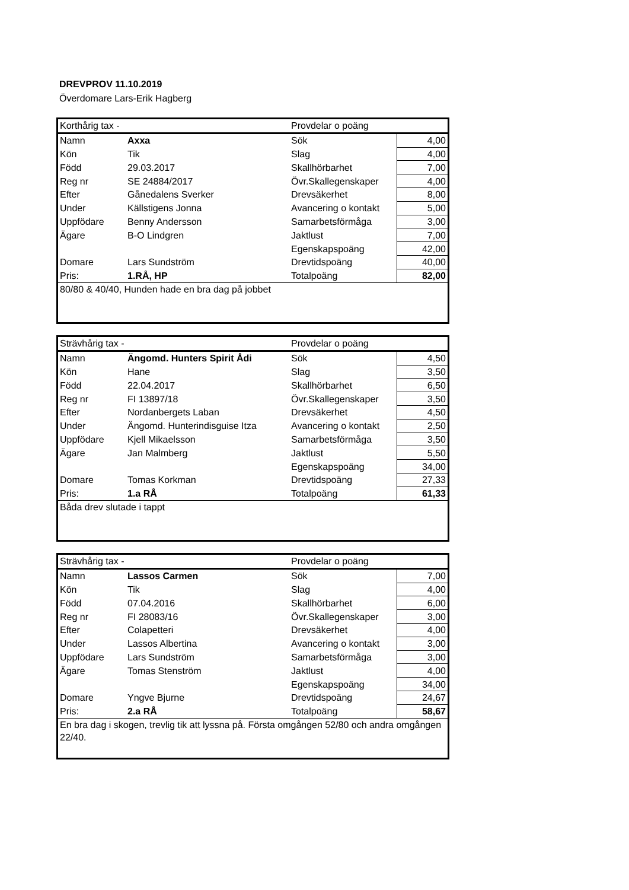DREVPROV 11.10.2019
Överdomare Lars-Erik Hagberg
| Korthårig tax - | | Provdelar o poäng | |
| Namn | Axxa | Sök | 4,00 |
| Kön | Tik | Slag | 4,00 |
| Född | 29.03.2017 | Skallhörbarhet | 7,00 |
| Reg nr | SE 24884/2017 | Övr.Skallegenskaper | 4,00 |
| Efter | Gånedalens Sverker | Drevsäkerhet | 8,00 |
| Under | Källstigens Jonna | Avancering o kontakt | 5,00 |
| Uppfödare | Benny Andersson | Samarbetsförmåga | 3,00 |
| Ägare | B-O Lindgren | Jaktlust | 7,00 |
| | | Egenskapspoäng | 42,00 |
| Domare | Lars Sundström | Drevtidspoäng | 40,00 |
| Pris: | 1.RÅ, HP | Totalpoäng | 82,00 |
| 80/80 & 40/40, Hunden hade en bra dag på jobbet | | | |
| Strävhårig tax - | | Provdelar o poäng | |
| Namn | Ängomd. Hunters Spirit Ådi | Sök | 4,50 |
| Kön | Hane | Slag | 3,50 |
| Född | 22.04.2017 | Skallhörbarhet | 6,50 |
| Reg nr | FI 13897/18 | Övr.Skallegenskaper | 3,50 |
| Efter | Nordanbergets Laban | Drevsäkerhet | 4,50 |
| Under | Ängomd. Hunterindisguise Itza | Avancering o kontakt | 2,50 |
| Uppfödare | Kjell Mikaelsson | Samarbetsförmåga | 3,50 |
| Ägare | Jan Malmberg | Jaktlust | 5,50 |
| | | Egenskapspoäng | 34,00 |
| Domare | Tomas Korkman | Drevtidspoäng | 27,33 |
| Pris: | 1.a RÅ | Totalpoäng | 61,33 |
| Båda drev slutade i tappt | | | |
| Strävhårig tax - | | Provdelar o poäng | |
| Namn | Lassos Carmen | Sök | 7,00 |
| Kön | Tik | Slag | 4,00 |
| Född | 07.04.2016 | Skallhörbarhet | 6,00 |
| Reg nr | FI 28083/16 | Övr.Skallegenskaper | 3,00 |
| Efter | Colapetteri | Drevsäkerhet | 4,00 |
| Under | Lassos Albertina | Avancering o kontakt | 3,00 |
| Uppfödare | Lars Sundström | Samarbetsförmåga | 3,00 |
| Ägare | Tomas Stenström | Jaktlust | 4,00 |
| | | Egenskapspoäng | 34,00 |
| Domare | Yngve Bjurne | Drevtidspoäng | 24,67 |
| Pris: | 2.a RÅ | Totalpoäng | 58,67 |
| En bra dag i skogen, trevlig tik att lyssna på. Första omgången 52/80 och andra omgången 22/40. | | | |